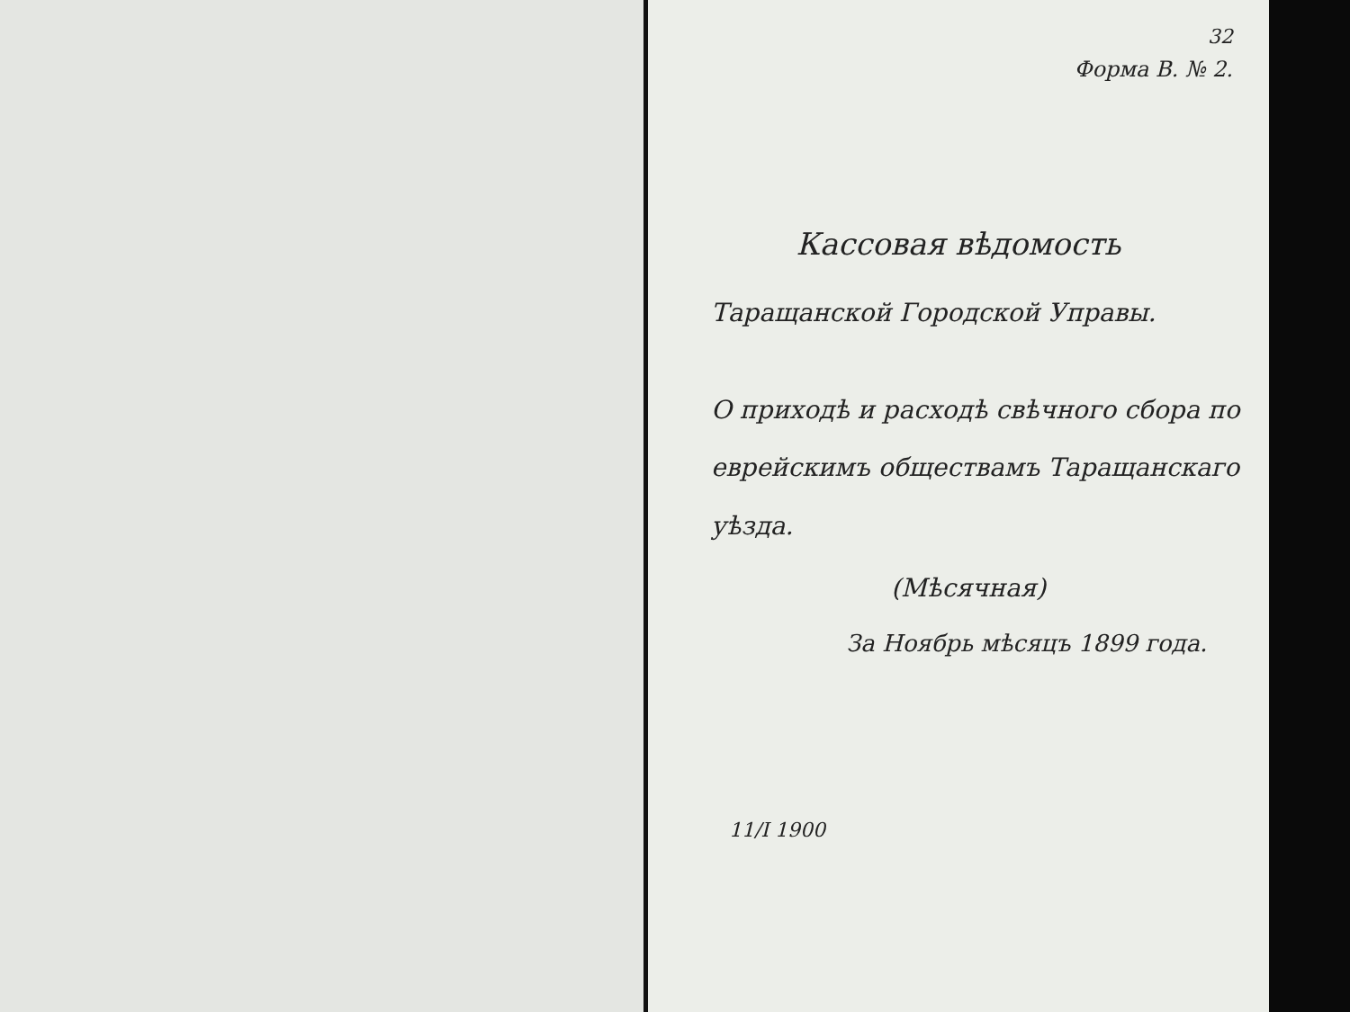32
Форма В. № 2.
Кассовая вѣдомость
Таращанской Городской Управы.
О приходѣ и расходѣ свѣчного сбора по еврейскимъ обществамъ Таращанскаго уѣзда.
(Мѣсячная)
За Ноябрь мѣсяцъ 1899 года.
11/I 1900